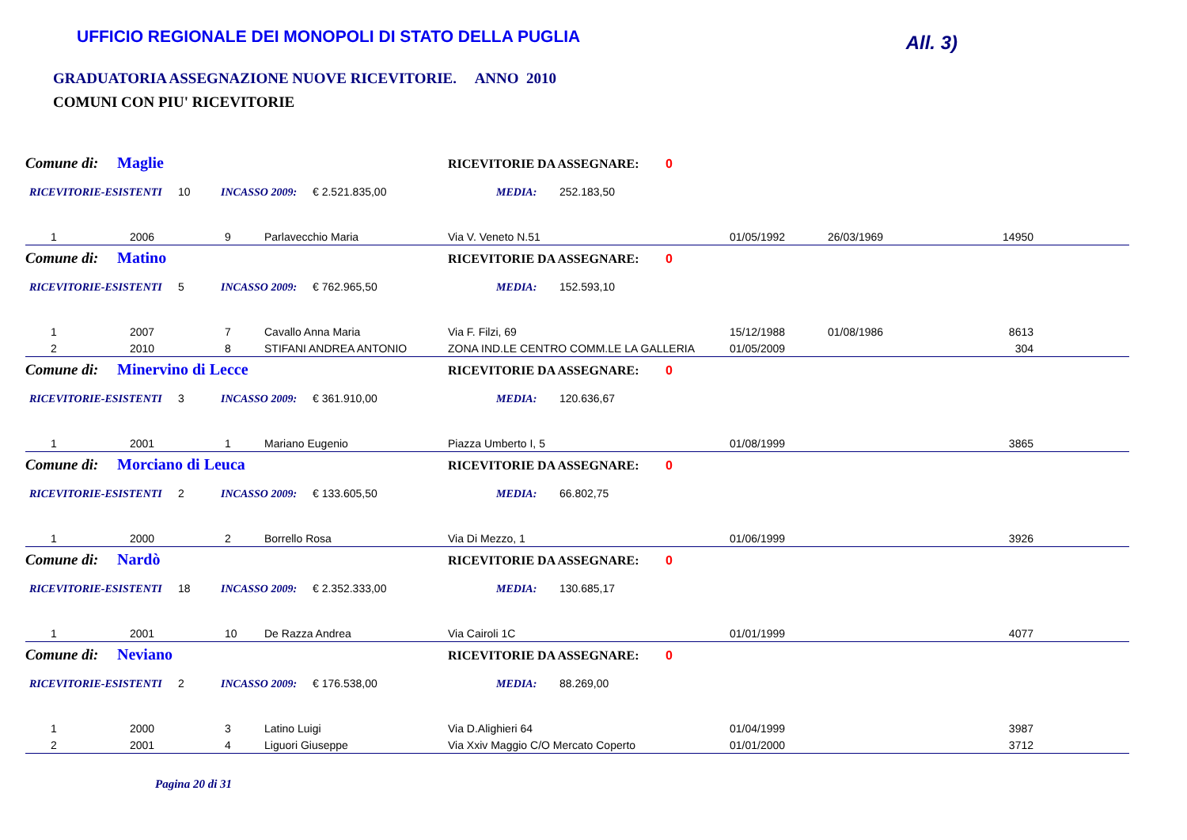UFFICIO REGIONALE DEI MONOPOLI DI STATO DELLA PUGLIA
All. 3)
GRADUATORIA ASSEGNAZIONE NUOVE RICEVITORIE. ANNO 2010
COMUNI CON PIU' RICEVITORIE
Comune di: Maglie RICEVITORIE DA ASSEGNARE: 0
RICEVITORIE-ESISTENTI 10 INCASSO 2009: € 2.521.835,00 MEDIA: 252.183,50
| 1 | 2006 | 9 | Parlavecchio Maria | Via V. Veneto N.51 | 01/05/1992 | 26/03/1969 | 14950 |
Comune di: Matino RICEVITORIE DA ASSEGNARE: 0
RICEVITORIE-ESISTENTI 5 INCASSO 2009: € 762.965,50 MEDIA: 152.593,10
| 1 | 2007 | 7 | Cavallo Anna Maria | Via F. Filzi, 69 | 15/12/1988 | 01/08/1986 | 8613 |
| 2 | 2010 | 8 | STIFANI ANDREA ANTONIO | ZONA IND.LE CENTRO COMM.LE LA GALLERIA | 01/05/2009 | | 304 |
Comune di: Minervino di Lecce RICEVITORIE DA ASSEGNARE: 0
RICEVITORIE-ESISTENTI 3 INCASSO 2009: € 361.910,00 MEDIA: 120.636,67
| 1 | 2001 | 1 | Mariano Eugenio | Piazza Umberto I, 5 | 01/08/1999 | | 3865 |
Comune di: Morciano di Leuca RICEVITORIE DA ASSEGNARE: 0
RICEVITORIE-ESISTENTI 2 INCASSO 2009: € 133.605,50 MEDIA: 66.802,75
| 1 | 2000 | 2 | Borrello Rosa | Via Di Mezzo, 1 | 01/06/1999 | | 3926 |
Comune di: Nardò RICEVITORIE DA ASSEGNARE: 0
RICEVITORIE-ESISTENTI 18 INCASSO 2009: € 2.352.333,00 MEDIA: 130.685,17
| 1 | 2001 | 10 | De Razza Andrea | Via Cairoli 1C | 01/01/1999 | | 4077 |
Comune di: Neviano RICEVITORIE DA ASSEGNARE: 0
RICEVITORIE-ESISTENTI 2 INCASSO 2009: € 176.538,00 MEDIA: 88.269,00
| 1 | 2000 | 3 | Latino Luigi | Via D.Alighieri 64 | 01/04/1999 | | 3987 |
| 2 | 2001 | 4 | Liguori Giuseppe | Via Xxiv Maggio C/O Mercato Coperto | 01/01/2000 | | 3712 |
Pagina 20 di 31